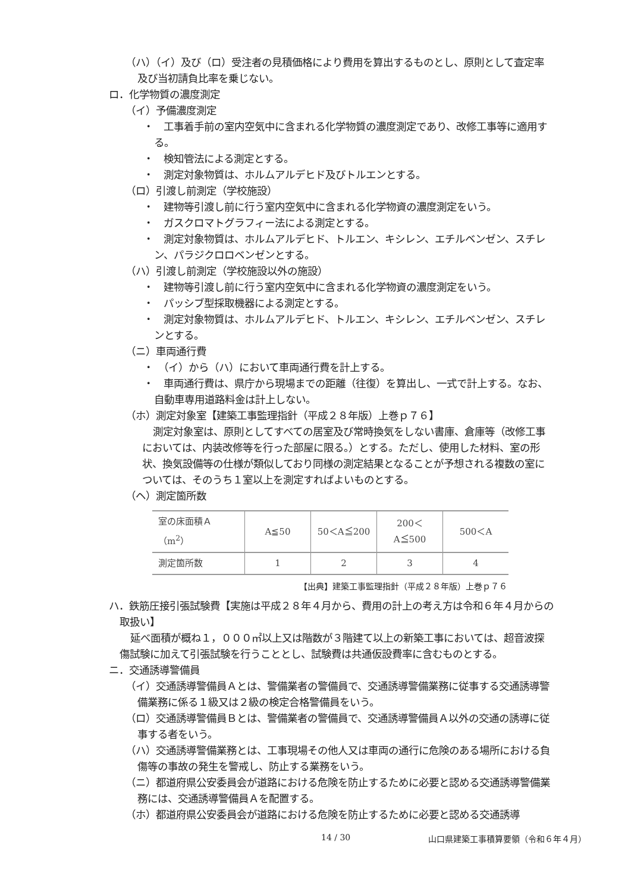（ハ）（イ）及び（ロ）受注者の見積価格により費用を算出するものとし、原則として査定率及び当初請負比率を乗じない。
ロ．化学物質の濃度測定
（イ）予備濃度測定
・　工事着手前の室内空気中に含まれる化学物質の濃度測定であり、改修工事等に適用する。
・　検知管法による測定とする。
・　測定対象物質は、ホルムアルデヒド及びトルエンとする。
（ロ）引渡し前測定（学校施設）
・　建物等引渡し前に行う室内空気中に含まれる化学物資の濃度測定をいう。
・　ガスクロマトグラフィー法による測定とする。
・　測定対象物質は、ホルムアルデヒド、トルエン、キシレン、エチルベンゼン、スチレン、パラジクロロベンゼンとする。
（ハ）引渡し前測定（学校施設以外の施設）
・　建物等引渡し前に行う室内空気中に含まれる化学物資の濃度測定をいう。
・　パッシブ型採取機器による測定とする。
・　測定対象物質は、ホルムアルデヒド、トルエン、キシレン、エチルベンゼン、スチレンとする。
（ニ）車両通行費
・　（イ）から（ハ）において車両通行費を計上する。
・　車両通行費は、県庁から現場までの距離（往復）を算出し、一式で計上する。なお、自動車専用道路料金は計上しない。
（ホ）測定対象室【建築工事監理指針（平成２８年版）上巻ｐ７６】
測定対象室は、原則としてすべての居室及び常時換気をしない書庫、倉庫等（改修工事においては、内装改修等を行った部屋に限る。）とする。ただし、使用した材料、室の形状、換気設備等の仕様が類似しており同様の測定結果となることが予想される複数の室については、そのうち１室以上を測定すればよいものとする。
（ヘ）測定箇所数
| 室の床面積Ａ（m<sup>2</sup>） | A≦50 | 50＜A≦200 | 200＜A≦500 | 500＜A |
| 測定箇所数 | 1 | 2 | 3 | 4 |
【出典】建築工事監理指針（平成２８年版）上巻ｐ７６
ハ．鉄筋圧接引張試験費【実施は平成２８年４月から、費用の計上の考え方は令和６年４月からの取扱い】
延べ面積が概ね１，０００㎡以上又は階数が３階建て以上の新築工事においては、超音波探傷試験に加えて引張試験を行うこととし、試験費は共通仮設費率に含むものとする。
ニ．交通誘導警備員
（イ）交通誘導警備員Ａとは、警備業者の警備員で、交通誘導警備業務に従事する交通誘導警備業務に係る１級又は２級の検定合格警備員をいう。
（ロ）交通誘導警備員Ｂとは、警備業者の警備員で、交通誘導警備員Ａ以外の交通の誘導に従事する者をいう。
（ハ）交通誘導警備業務とは、工事現場その他人又は車両の通行に危険のある場所における負傷等の事故の発生を警戒し、防止する業務をいう。
（ニ）都道府県公安委員会が道路における危険を防止するために必要と認める交通誘導警備業務には、交通誘導警備員Ａを配置する。
（ホ）都道府県公安委員会が道路における危険を防止するために必要と認める交通誘導
14 / 30 山口県建築工事積算要領（令和６年４月）